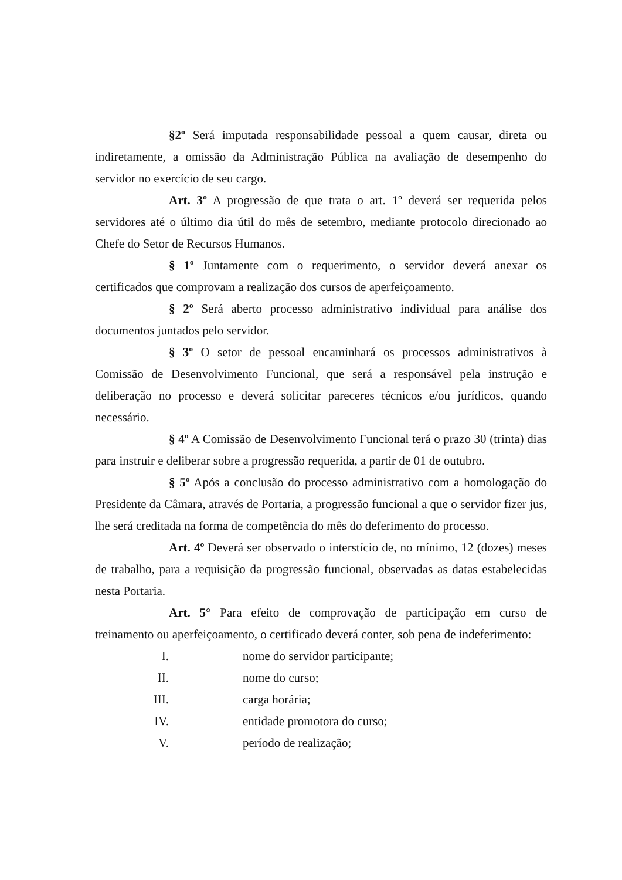§2º Será imputada responsabilidade pessoal a quem causar, direta ou indiretamente, a omissão da Administração Pública na avaliação de desempenho do servidor no exercício de seu cargo.
Art. 3º A progressão de que trata o art. 1º deverá ser requerida pelos servidores até o último dia útil do mês de setembro, mediante protocolo direcionado ao Chefe do Setor de Recursos Humanos.
§ 1º Juntamente com o requerimento, o servidor deverá anexar os certificados que comprovam a realização dos cursos de aperfeiçoamento.
§ 2º Será aberto processo administrativo individual para análise dos documentos juntados pelo servidor.
§ 3º O setor de pessoal encaminhará os processos administrativos à Comissão de Desenvolvimento Funcional, que será a responsável pela instrução e deliberação no processo e deverá solicitar pareceres técnicos e/ou jurídicos, quando necessário.
§ 4º A Comissão de Desenvolvimento Funcional terá o prazo 30 (trinta) dias para instruir e deliberar sobre a progressão requerida, a partir de 01 de outubro.
§ 5º Após a conclusão do processo administrativo com a homologação do Presidente da Câmara, através de Portaria, a progressão funcional a que o servidor fizer jus, lhe será creditada na forma de competência do mês do deferimento do processo.
Art. 4º Deverá ser observado o interstício de, no mínimo, 12 (dozes) meses de trabalho, para a requisição da progressão funcional, observadas as datas estabelecidas nesta Portaria.
Art. 5° Para efeito de comprovação de participação em curso de treinamento ou aperfeiçoamento, o certificado deverá conter, sob pena de indeferimento:
I. nome do servidor participante;
II. nome do curso;
III. carga horária;
IV. entidade promotora do curso;
V. período de realização;